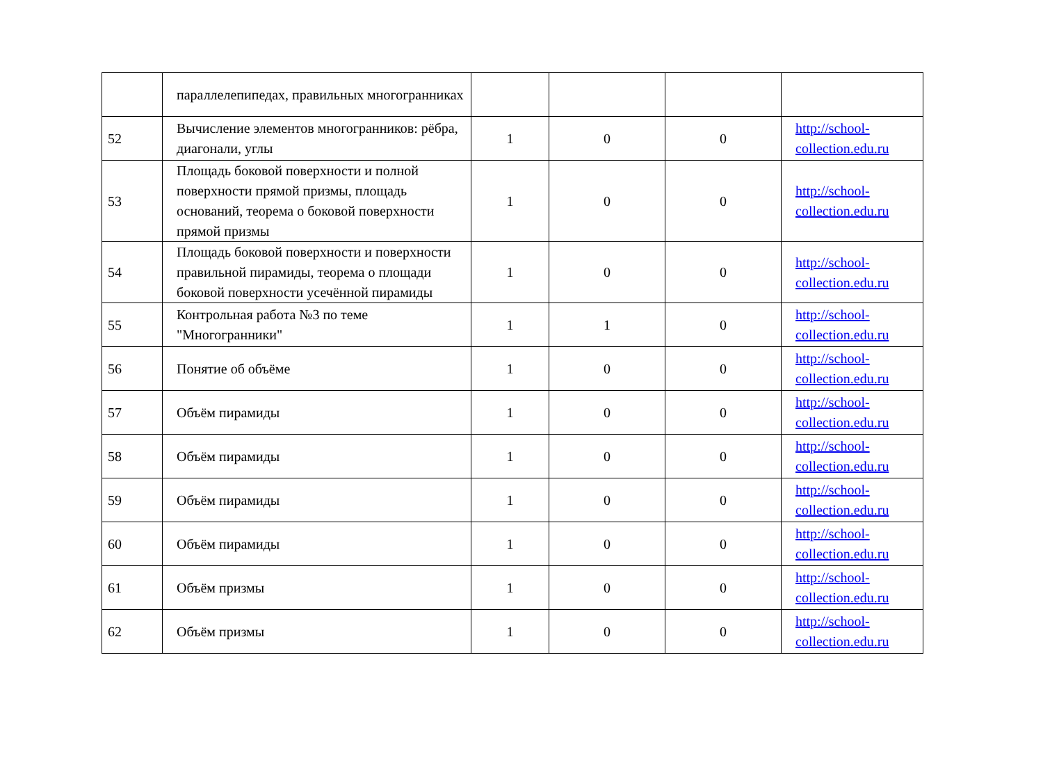| | параллелепипедах, правильных многогранниках | | | | |
| 52 | Вычисление элементов многогранников: рёбра, диагонали, углы | 1 | 0 | 0 | http://school-collection.edu.ru |
| 53 | Площадь боковой поверхности и полной поверхности прямой призмы, площадь оснований, теорема о боковой поверхности прямой призмы | 1 | 0 | 0 | http://school-collection.edu.ru |
| 54 | Площадь боковой поверхности и поверхности правильной пирамиды, теорема о площади боковой поверхности усечённой пирамиды | 1 | 0 | 0 | http://school-collection.edu.ru |
| 55 | Контрольная работа №3 по теме "Многогранники" | 1 | 1 | 0 | http://school-collection.edu.ru |
| 56 | Понятие об объёме | 1 | 0 | 0 | http://school-collection.edu.ru |
| 57 | Объём пирамиды | 1 | 0 | 0 | http://school-collection.edu.ru |
| 58 | Объём пирамиды | 1 | 0 | 0 | http://school-collection.edu.ru |
| 59 | Объём пирамиды | 1 | 0 | 0 | http://school-collection.edu.ru |
| 60 | Объём пирамиды | 1 | 0 | 0 | http://school-collection.edu.ru |
| 61 | Объём призмы | 1 | 0 | 0 | http://school-collection.edu.ru |
| 62 | Объём призмы | 1 | 0 | 0 | http://school-collection.edu.ru |